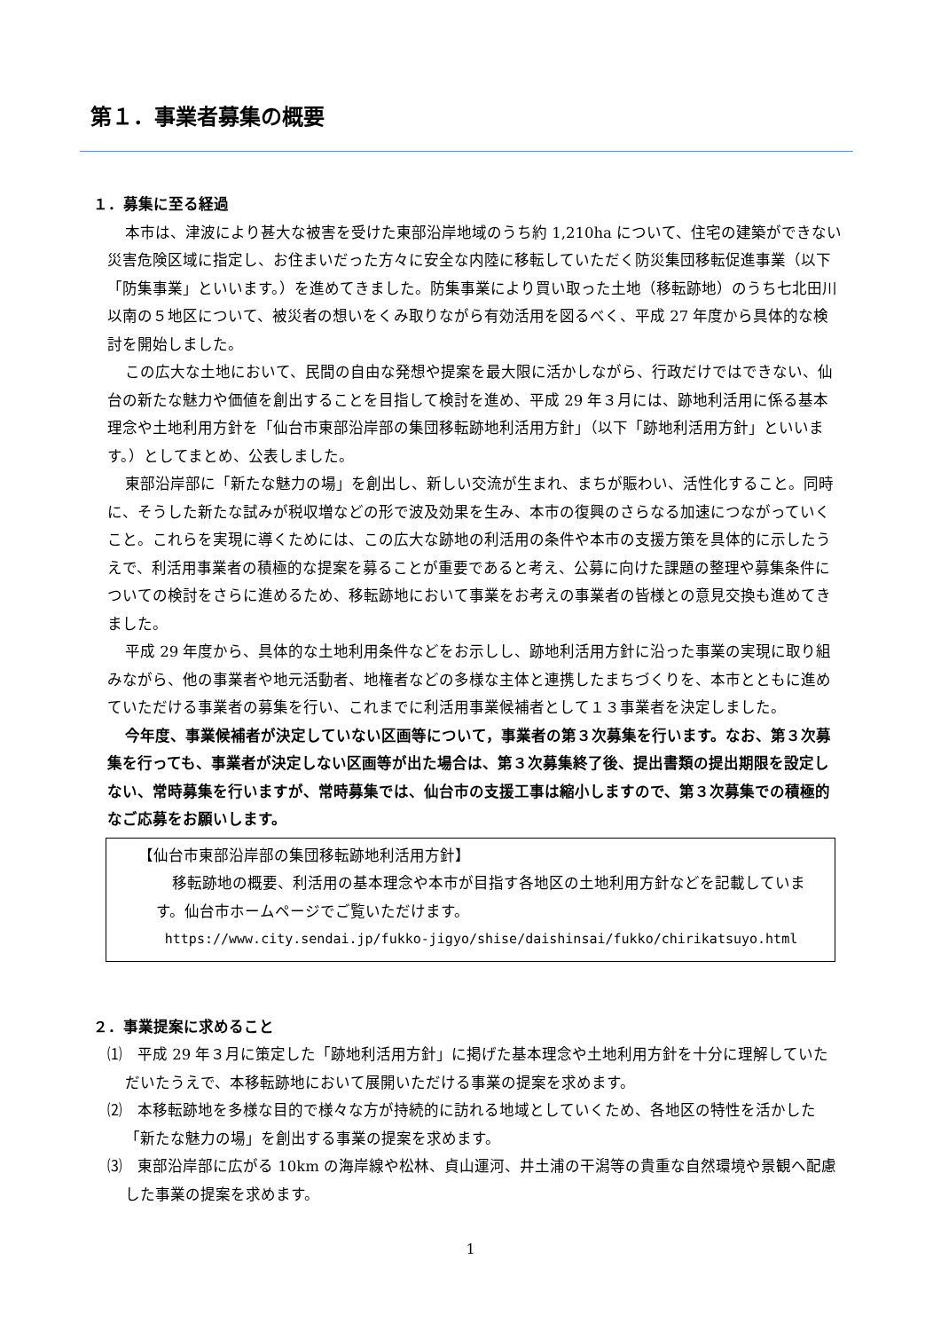第１．事業者募集の概要
１．募集に至る経過
本市は、津波により甚大な被害を受けた東部沿岸地域のうち約 1,210ha について、住宅の建築ができない災害危険区域に指定し、お住まいだった方々に安全な内陸に移転していただく防災集団移転促進事業（以下「防集事業」といいます。）を進めてきました。防集事業により買い取った土地（移転跡地）のうち七北田川以南の５地区について、被災者の想いをくみ取りながら有効活用を図るべく、平成 27 年度から具体的な検討を開始しました。
この広大な土地において、民間の自由な発想や提案を最大限に活かしながら、行政だけではできない、仙台の新たな魅力や価値を創出することを目指して検討を進め、平成 29 年３月には、跡地利活用に係る基本理念や土地利用方針を「仙台市東部沿岸部の集団移転跡地利活用方針」（以下「跡地利活用方針」といいます。）としてまとめ、公表しました。
東部沿岸部に「新たな魅力の場」を創出し、新しい交流が生まれ、まちが賑わい、活性化すること。同時に、そうした新たな試みが税収増などの形で波及効果を生み、本市の復興のさらなる加速につながっていくこと。これらを実現に導くためには、この広大な跡地の利活用の条件や本市の支援方策を具体的に示したうえで、利活用事業者の積極的な提案を募ることが重要であると考え、公募に向けた課題の整理や募集条件についての検討をさらに進めるため、移転跡地において事業をお考えの事業者の皆様との意見交換も進めてきました。
平成 29 年度から、具体的な土地利用条件などをお示しし、跡地利活用方針に沿った事業の実現に取り組みながら、他の事業者や地元活動者、地権者などの多様な主体と連携したまちづくりを、本市とともに進めていただける事業者の募集を行い、これまでに利活用事業候補者として１３事業者を決定しました。
今年度、事業候補者が決定していない区画等について，事業者の第３次募集を行います。なお、第３次募集を行っても、事業者が決定しない区画等が出た場合は、第３次募集終了後、提出書類の提出期限を設定しない、常時募集を行いますが、常時募集では、仙台市の支援工事は縮小しますので、第３次募集での積極的なご応募をお願いします。
【仙台市東部沿岸部の集団移転跡地利活用方針】
移転跡地の概要、利活用の基本理念や本市が目指す各地区の土地利用方針などを記載しています。仙台市ホームページでご覧いただけます。
https://www.city.sendai.jp/fukko-jigyo/shise/daishinsai/fukko/chirikatsuyo.html
２．事業提案に求めること
⑴　平成 29 年３月に策定した「跡地利活用方針」に掲げた基本理念や土地利用方針を十分に理解していただいたうえで、本移転跡地において展開いただける事業の提案を求めます。
⑵　本移転跡地を多様な目的で様々な方が持続的に訪れる地域としていくため、各地区の特性を活かした「新たな魅力の場」を創出する事業の提案を求めます。
⑶　東部沿岸部に広がる 10km の海岸線や松林、貞山運河、井土浦の干潟等の貴重な自然環境や景観へ配慮した事業の提案を求めます。
1